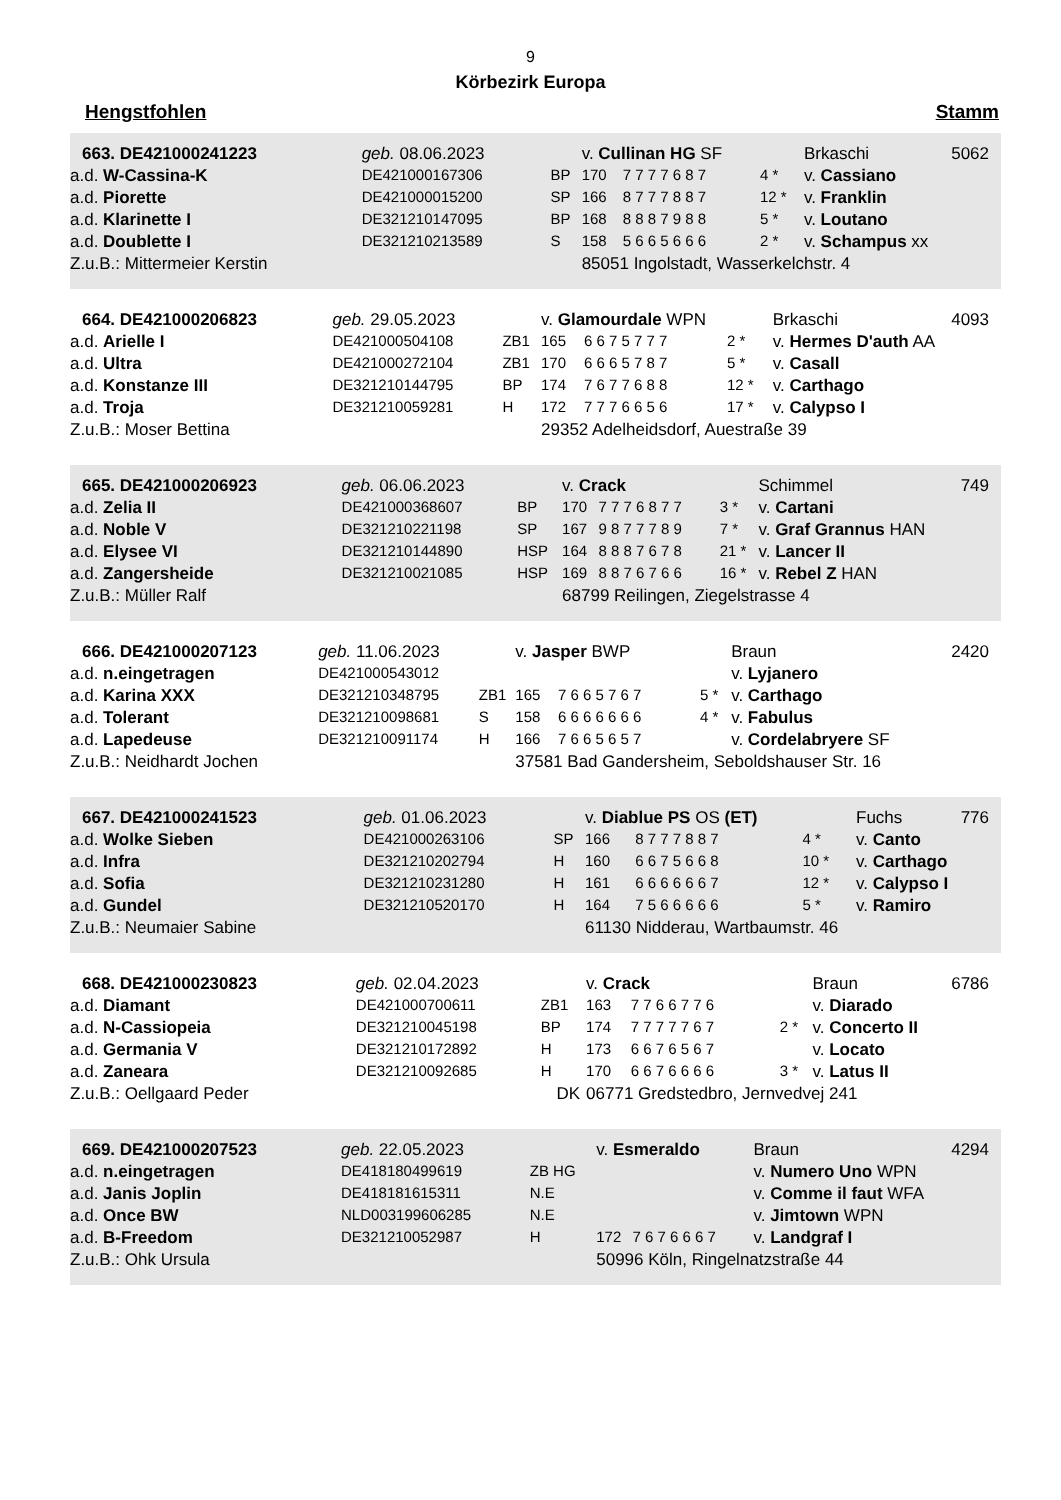9
Körbezirk Europa
Hengstfohlen Stamm
| 663. DE421000241223 | | geb. 08.06.2023 | | v. Cullinan HG SF | | | Brkaschi | 5062 |
| | a.d. W-Cassina-K | DE421000167306 | BP | 170 | 7 7 7 7 6 8 7 | 4 * | v. Cassiano | |
| | a.d. Piorette | DE421000015200 | SP | 166 | 8 7 7 7 8 8 7 | 12 * | v. Franklin | |
| | a.d. Klarinette I | DE321210147095 | BP | 168 | 8 8 8 7 9 8 8 | 5 * | v. Loutano | |
| | a.d. Doublette I | DE321210213589 | S | 158 | 5 6 6 5 6 6 6 | 2 * | v. Schampus xx | |
| | Z.u.B.: Mittermeier Kerstin | | | 85051 Ingolstadt, Wasserkelchstr. 4 | | | | |
| 664. DE421000206823 | | geb. 29.05.2023 | | v. Glamourdale WPN | | | Brkaschi | 4093 |
| | a.d. Arielle I | DE421000504108 | ZB1 | 165 | 6 6 7 5 7 7 7 | 2 * | v. Hermes D'auth AA | |
| | a.d. Ultra | DE421000272104 | ZB1 | 170 | 6 6 6 5 7 8 7 | 5 * | v. Casall | |
| | a.d. Konstanze III | DE321210144795 | BP | 174 | 7 6 7 7 6 8 8 | 12 * | v. Carthago | |
| | a.d. Troja | DE321210059281 | H | 172 | 7 7 7 6 6 5 6 | 17 * | v. Calypso I | |
| | Z.u.B.: Moser Bettina | | | 29352 Adelheidsdorf, Auestraße 39 | | | | |
| 665. DE421000206923 | | geb. 06.06.2023 | | v. Crack | | | Schimmel | 749 |
| | a.d. Zelia II | DE421000368607 | BP | 170 | 7 7 7 6 8 7 7 | 3 * | v. Cartani | |
| | a.d. Noble V | DE321210221198 | SP | 167 | 9 8 7 7 7 8 9 | 7 * | v. Graf Grannus HAN | |
| | a.d. Elysee VI | DE321210144890 | HSP | 164 | 8 8 8 7 6 7 8 | 21 * | v. Lancer II | |
| | a.d. Zangersheide | DE321210021085 | HSP | 169 | 8 8 7 6 7 6 6 | 16 * | v. Rebel Z HAN | |
| | Z.u.B.: Müller Ralf | | | 68799 Reilingen, Ziegelstrasse 4 | | | | |
| 666. DE421000207123 | | geb. 11.06.2023 | | v. Jasper BWP | | | Braun | 2420 |
| | a.d. n.eingetragen | DE421000543012 | | | | | v. Lyjanero | |
| | a.d. Karina XXX | DE321210348795 | ZB1 | 165 | 7 6 6 5 7 6 7 | 5 * | v. Carthago | |
| | a.d. Tolerant | DE321210098681 | S | 158 | 6 6 6 6 6 6 6 | 4 * | v. Fabulus | |
| | a.d. Lapedeuse | DE321210091174 | H | 166 | 7 6 6 5 6 5 7 | | v. Cordelabryere SF | |
| | Z.u.B.: Neidhardt Jochen | | | 37581 Bad Gandersheim, Seboldshauser Str. 16 | | | | |
| 667. DE421000241523 | | geb. 01.06.2023 | | v. Diablue PS OS (ET) | | | Fuchs | 776 |
| | a.d. Wolke Sieben | DE421000263106 | SP | 166 | 8 7 7 7 8 8 7 | 4 * | v. Canto | |
| | a.d. Infra | DE321210202794 | H | 160 | 6 6 7 5 6 6 8 | 10 * | v. Carthago | |
| | a.d. Sofia | DE321210231280 | H | 161 | 6 6 6 6 6 6 7 | 12 * | v. Calypso I | |
| | a.d. Gundel | DE321210520170 | H | 164 | 7 5 6 6 6 6 6 | 5 * | v. Ramiro | |
| | Z.u.B.: Neumaier Sabine | | | 61130 Nidderau, Wartbaumstr. 46 | | | | |
| 668. DE421000230823 | | geb. 02.04.2023 | | v. Crack | | | Braun | 6786 |
| | a.d. Diamant | DE421000700611 | ZB1 | 163 | 7 7 6 6 7 7 6 | | v. Diarado | |
| | a.d. N-Cassiopeia | DE321210045198 | BP | 174 | 7 7 7 7 7 6 7 | 2 * | v. Concerto II | |
| | a.d. Germania V | DE321210172892 | H | 173 | 6 6 7 6 5 6 7 | | v. Locato | |
| | a.d. Zaneara | DE321210092685 | H | 170 | 6 6 7 6 6 6 6 | 3 * | v. Latus II | |
| | Z.u.B.: Oellgaard Peder | | DK | 06771 Gredstedbro, Jernvedvej 241 | | | | |
| 669. DE421000207523 | | geb. 22.05.2023 | | v. Esmeraldo | | | Braun | 4294 |
| | a.d. n.eingetragen | DE418180499619 | ZB HG | | | | v. Numero Uno WPN | |
| | a.d. Janis Joplin | DE418181615311 | N.E | | | | v. Comme il faut WFA | |
| | a.d. Once BW | NLD003199606285 | N.E | | | | v. Jimtown WPN | |
| | a.d. B-Freedom | DE321210052987 | H | 172 | 7 6 7 6 6 6 7 | | v. Landgraf I | |
| | Z.u.B.: Ohk Ursula | | | 50996 Köln, Ringelnatzstraße 44 | | | | |